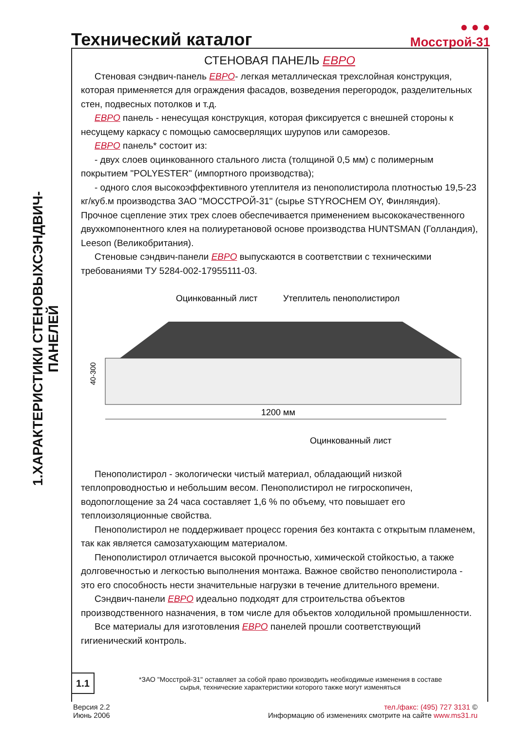Технический каталог
● ● ●
Мосстрой-31
1.ХАРАКТЕРИСТИКИ СТЕНОВЫХСЭНДВИЧ-ПАНЕЛЕЙ
СТЕНОВАЯ ПАНЕЛЬ ЕВРО
Стеновая сэндвич-панель ЕВРО- легкая металлическая трехслойная конструкция, которая применяется для ограждения фасадов, возведения перегородок, разделительных стен, подвесных потолков и т.д.
ЕВРО панель - ненесущая конструкция, которая фиксируется с внешней стороны к несущему каркасу с помощью самосверлящих шурупов или саморезов.
ЕВРО панель* состоит из:
- двух слоев оцинкованного стального листа (толщиной 0,5 мм) с полимерным покрытием "POLYESTER" (импортного производства);
- одного слоя высокоэффективного утеплителя из пенополистирола плотностью 19,5-23 кг/куб.м производства ЗАО "МОССТРОЙ-31" (сырье STYROCHEM OY, Финляндия). Прочное сцепление этих трех слоев обеспечивается применением высококачественного двухкомпонентного клея на полиуретановой основе производства HUNTSMAN (Голландия), Leeson (Великобритания).
Стеновые сэндвич-панели ЕВРО выпускаются в соответствии с техническими требованиями ТУ 5284-002-17955111-03.
Оцинкованный лист
Утеплитель пенополистирол
40-300
1200 мм
Оцинкованный лист
Пенополистирол - экологически чистый материал, обладающий низкой теплопроводностью и небольшим весом. Пенополистирол не гигроскопичен, водопоглощение за 24 часа составляет 1,6 % по объему, что повышает его теплоизоляционные свойства.
Пенополистирол не поддерживает процесс горения без контакта с открытым пламенем, так как является самозатухающим материалом.
Пенополистирол отличается высокой прочностью, химической стойкостью, а также долговечностью и легкостью выполнения монтажа. Важное свойство пенополистирола - это его способность нести значительные нагрузки в течение длительного времени.
Сэндвич-панели ЕВРО идеально подходят для строительства объектов производственного назначения, в том числе для объектов холодильной промышленности.
Все материалы для изготовления ЕВРО панелей прошли соответствующий гигиенический контроль.
1.1
*ЗАО "Мосстрой-31" оставляет за собой право производить необходимые изменения в составе
сырья, технические характеристики которого также могут изменяться
Версия 2.2
Июнь 2006
тел./факс: (495) 727 3131 ©
Информацию об изменениях смотрите на сайте www.ms31.ru